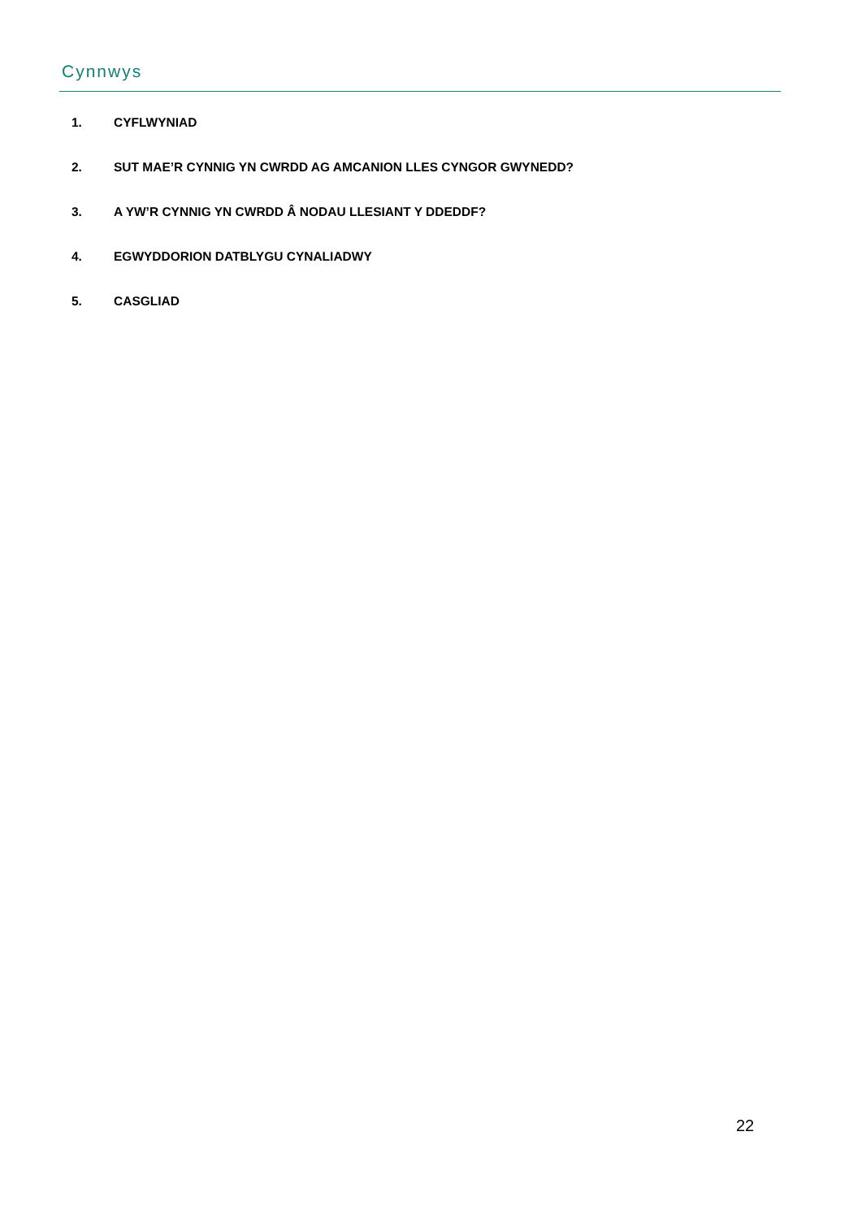Cynnwys
1. CYFLWYNIAD
2. SUT MAE’R CYNNIG YN CWRDD AG AMCANION LLES CYNGOR GWYNEDD?
3. A YW’R CYNNIG YN CWRDD Â NODAU LLESIANT Y DDEDDF?
4. EGWYDDORION DATBLYGU CYNALIADWY
5. CASGLIAD
22